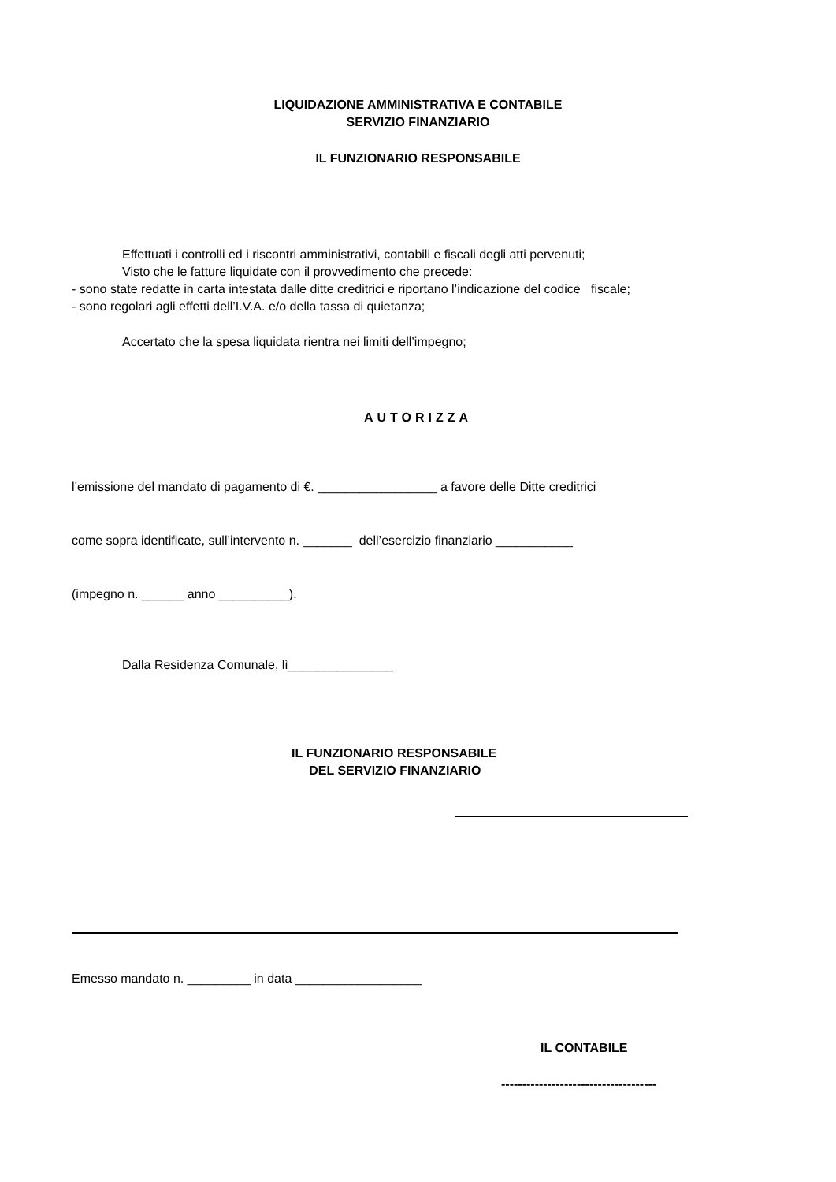LIQUIDAZIONE AMMINISTRATIVA E CONTABILE
SERVIZIO FINANZIARIO
IL FUNZIONARIO RESPONSABILE
Effettuati i controlli ed i riscontri amministrativi, contabili e fiscali degli atti pervenuti;
Visto che le fatture liquidate con il provvedimento che precede:
- sono state redatte in carta intestata dalle ditte creditrici e riportano l’indicazione del codice fiscale;
- sono regolari agli effetti dell’I.V.A. e/o della tassa di quietanza;
Accertato che la spesa liquidata rientra nei limiti dell’impegno;
AUTORIZZA
l’emissione del mandato di pagamento di €. _________________ a favore delle Ditte creditrici
come sopra identificate, sull’intervento n. _______ dell’esercizio finanziario ___________
(impegno n. ______ anno __________).
Dalla Residenza Comunale, lì_______________
IL FUNZIONARIO RESPONSABILE
DEL SERVIZIO FINANZIARIO
Emesso mandato n. _________ in data __________________
IL CONTABILE
-------------------------------------